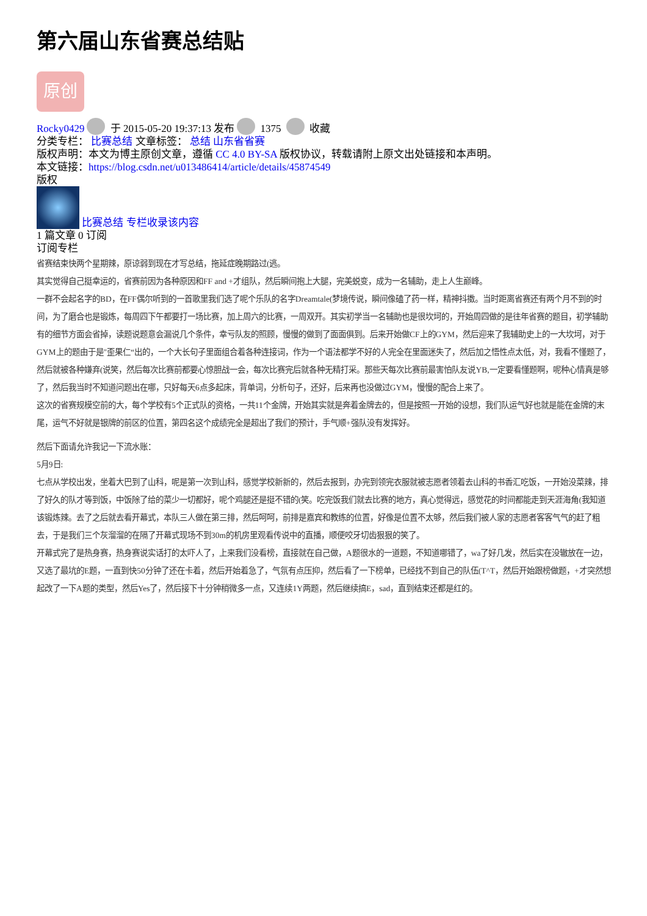第六届山东省赛总结贴
原创
Rocky0429 于 2015-05-20 19:37:13 发布 1375 收藏
分类专栏： 比赛总结 文章标签： 总结 山东省省赛
版权声明：本文为博主原创文章，遵循 CC 4.0 BY-SA 版权协议，转载请附上原文出处链接和本声明。
本文链接：https://blog.csdn.net/u013486414/article/details/45874549
版权
比赛总结 专栏收录该内容
1 篇文章 0 订阅
订阅专栏
省赛结束快两个星期辣，原谅弱到现在才写总结，拖延症晚期路过(逃。
其实觉得自己挺幸运的，省赛前因为各种原因和FF and +才组队，然后瞬间抱上大腿，完美蜕变，成为一名辅助，走上人生巅峰。
一群不会起名字的BD，在FF偶尔听到的一首歌里我们选了呢个乐队的名字Dreamtale(梦境传说，瞬间像磕了药一样，精神抖擞。当时距离省赛还有两个月不到的时间，为了磨合也是锻炼，每周四下午都要打一场比赛，加上周六的比赛，一周双开。其实初学当一名辅助也是很坎坷的，开始周四做的是往年省赛的题目，初学辅助有的细节方面会省掉，读题说题意会漏说几个条件，幸亏队友的照顾，慢慢的做到了面面俱到。后来开始做CF上的GYM，然后迎来了我辅助史上的一大坎坷，对于GYM上的题由于是"歪果仁“出的，一个大长句子里面组合着各种连接词，作为一个语法都学不好的人完全在里面迷失了，然后加之悟性点太低，对，我看不懂题了，然后就被各种嫌弃(说笑，然后每次比赛前都要心惊胆战一会，每次比赛完后就各种无精打采。那些天每次比赛前最害怕队友说YB,一定要看懂题啊，呢种心情真是够了，然后我当时不知道问题出在哪，只好每天6点多起床，背单词，分析句子，还好，后来再也没做过GYM，慢慢的配合上来了。
这次的省赛规模空前的大，每个学校有5个正式队的资格，一共11个金牌，开始其实就是奔着金牌去的，但是按照一开始的设想，我们队运气好也就是能在金牌的末尾，运气不好就是银牌的前区的位置，第四名这个成绩完全是超出了我们的预计，手气顺+强队没有发挥好。
然后下面请允许我记一下流水账：
5月9日:
七点从学校出发，坐着大巴到了山科，呢是第一次到山科，感觉学校新新的，然后去报到，办完到领完衣服就被志愿者领着去山科的书香汇吃饭，一开始没菜辣，排了好久的队才等到饭，中饭除了给的菜少一切都好，呢个鸡腿还是挺不错的(笑。吃完饭我们就去比赛的地方，真心觉得远，感觉花的时间都能走到天涯海角(我知道该锻炼辣。去了之后就去看开幕式，本队三人做在第三排，然后呵呵，前排是嘉宾和教练的位置，好像是位置不太够，然后我们被人家的志愿者客客气气的赶了粗去，于是我们三个灰溜溜的在隔了开幕式现场不到30m的机房里观看传说中的直播，顺便咬牙切齿狠狠的笑了。
开幕式完了是热身赛，热身赛说实话打的太吓人了，上来我们没看榜，直接就在自己做，A题很水的一道题，不知道哪错了，wa了好几发，然后实在没辙放在一边，又选了最坑的E题，一直到快50分钟了还在卡着，然后开始着急了，气氛有点压抑，然后看了一下榜单，已经找不到自己的队伍(T^T，然后开始跟榜做题，+才突然想起改了一下A题的类型，然后Yes了，然后接下十分钟稍微多一点，又连续1Y两题，然后继续搞E，sad，直到结束还都是红的。